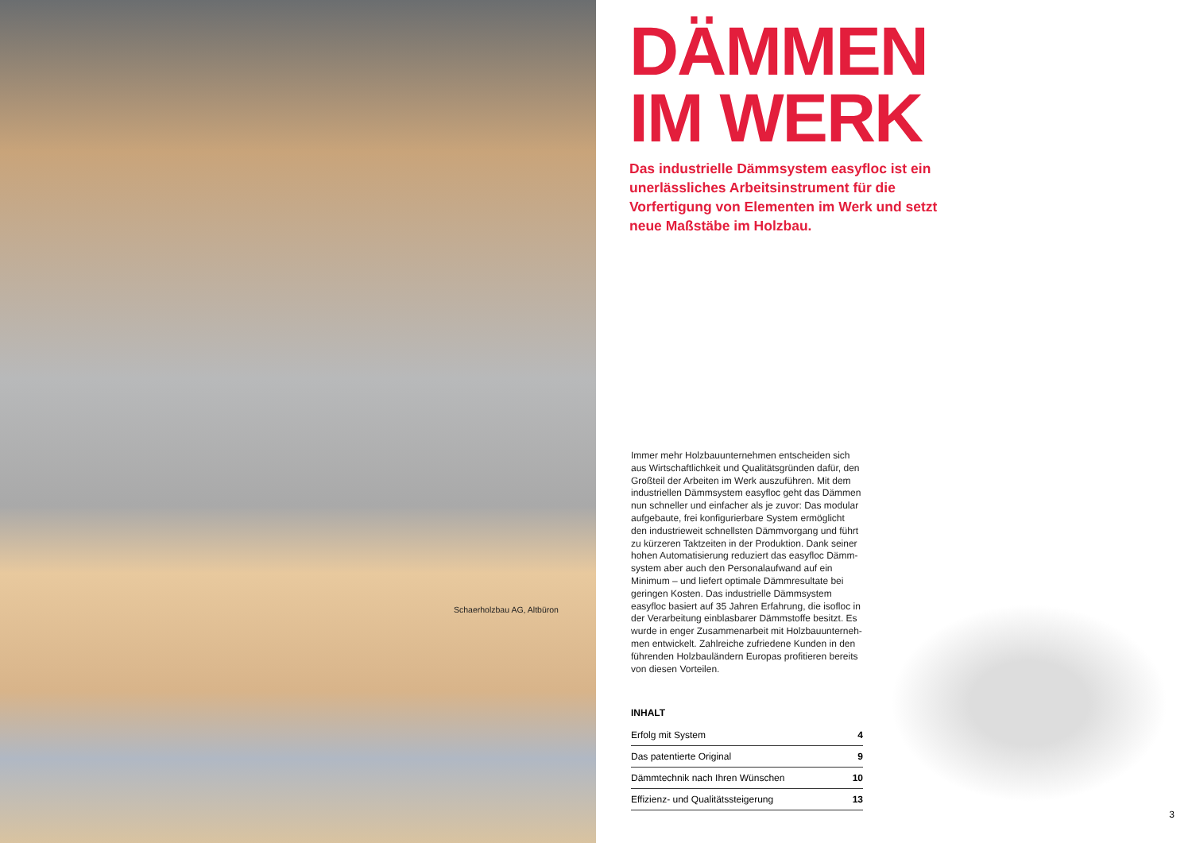Schaerholzbau AG, Altbüron
DÄMMEN
IM WERK
Das industrielle Dämmsystem easyfloc ist ein unerlässliches Arbeitsinstrument für die Vorfertigung von Elementen im Werk und setzt neue Maßstäbe im Holzbau.
Immer mehr Holzbauunternehmen entscheiden sich aus Wirtschaftlichkeit und Qualitätsgründen dafür, den Großteil der Arbeiten im Werk auszuführen. Mit dem industriellen Dämmsystem easyfloc geht das Dämmen nun schneller und einfacher als je zuvor: Das modular aufgebaute, frei konfigurierbare System ermöglicht den industrieweit schnellsten Dämmvorgang und führt zu kürzeren Taktzeiten in der Produktion. Dank seiner hohen Automatisierung reduziert das easyfloc Dämm-system aber auch den Personalaufwand auf ein Minimum – und liefert optimale Dämmresultate bei geringen Kosten. Das industrielle Dämmsystem easyfloc basiert auf 35 Jahren Erfahrung, die isofloc in der Verarbeitung einblasbarer Dämmstoffe besitzt. Es wurde in enger Zusammenarbeit mit Holzbauunterneh-men entwickelt. Zahlreiche zufriedene Kunden in den führenden Holzbauländern Europas profitieren bereits von diesen Vorteilen.
INHALT
| Erfolg mit System | 4 |
| Das patentierte Original | 9 |
| Dämmtechnik nach Ihren Wünschen | 10 |
| Effizienz- und Qualitätssteigerung | 13 |
3